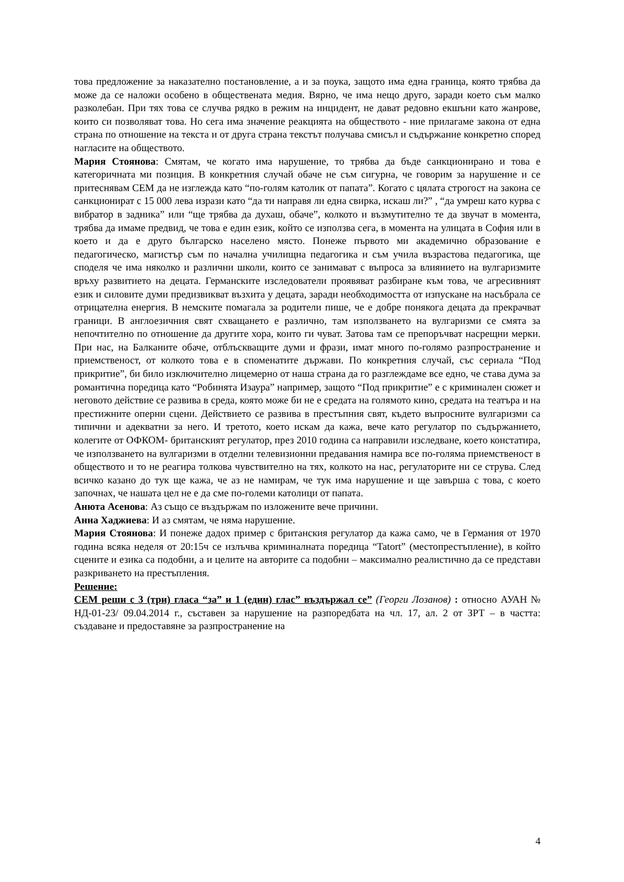това предложение за наказателно постановление, а и за поука, защото има една граница, която трябва да може да се наложи особено в обществената медия. Вярно, че има нещо друго, заради което съм малко разколебан. При тях това се случва рядко в режим на инцидент, не дават редовно екшъни като жанрове, които си позволяват това. Но сега има значение реакцията на обществото - ние прилагаме закона от една страна по отношение на текста и от друга страна текстът получава смисъл и съдържание конкретно според нагласите на обществото.
Мария Стоянова: Смятам, че когато има нарушение, то трябва да бъде санкционирано и това е категоричната ми позиция. В конкретния случай обаче не съм сигурна, че говорим за нарушение и се притеснявам СЕМ да не изглежда като “по-голям католик от папата”. Когато с цялата строгост на закона се санкционират с 15 000 лева изрази като “да ти направя ли една свирка, искаш ли?” , “да умреш като курва с вибратор в задника” или “ще трябва да духаш, обаче”, колкото и възмутително те да звучат в момента, трябва да имаме предвид, че това е един език, който се използва сега, в момента на улицата в София или в което и да е друго българско населено място. Понеже първото ми академично образование е педагогическо, магистър съм по начална училищна педагогика и съм учила възрастова педагогика, ще споделя че има няколко и различни школи, които се занимават с въпроса за влиянието на вулгаризмите връху развитието на децата. Германските изследователи проявяват разбиране към това, че агресивният език и силовите думи предизвикват възхита у децата, заради необходимостта от изпускане на насъбрала се отрицателна енергия. В немските помагала за родители пише, че е добре понякога децата да прекрачват граници. В англоезичния свят схващането е различно, там използването на вулгаризми се смята за непочтително по отношение да другите хора, които ги чуват. Затова там се препоръчват насрещни мерки. При нас, на Балканите обаче, отблъскващите думи и фрази, имат много по-голямо разпространение и приемственост, от колкото това е в споменатите държави. По конкретния случай, със сериала “Под прикритие”, би било изключително лицемерно от наша страна да го разглеждаме все едно, че става дума за романтична поредица като “Робинята Изаура” например, защото “Под прикритие” е с криминален сюжет и неговото действие се развива в среда, която може би не е средата на голямото кино, средата на театъра и на престижните оперни сцени. Действието се развива в престъпния свят, където въпросните вулгаризми са типични и адекватни за него. И третото, което искам да кажа, вече като регулатор по съдържанието, колегите от ОФКОМ- британският регулатор, през 2010 година са направили изследване, което констатира, че използването на вулгаризми в отделни телевизионни предавания намира все по-голяма приемственост в обществото и то не реагира толкова чувствително на тях, колкото на нас, регулаторите ни се струва. След всичко казано до тук ще кажа, че аз не намирам, че тук има нарушение и ще завърша с това, с което започнах, че нашата цел не е да сме по-големи католици от папата.
Анюта Асенова: Аз също се въздържам по изложените вече причини.
Анна Хаджиева: И аз смятам, че няма нарушение.
Мария Стоянова: И понеже дадох пример с британския регулатор да кажа само, че в Германия от 1970 година всяка неделя от 20:15ч се излъчва криминалната поредица “Tatort” (местопрестъпление), в който сцените и езика са подобни, а и целите на авторите са подобни – максимално реалистично да се представи разкриването на престъпления.
Решение:
СЕМ реши с 3 (три) гласа “за” и 1 (един) глас” въздържал се” (Георги Лозанов) : относно АУАН № НД-01-23/ 09.04.2014 г., съставен за нарушение на разпоредбата на чл. 17, ал. 2 от ЗРТ – в частта: създаване и предоставяне за разпространение на
4